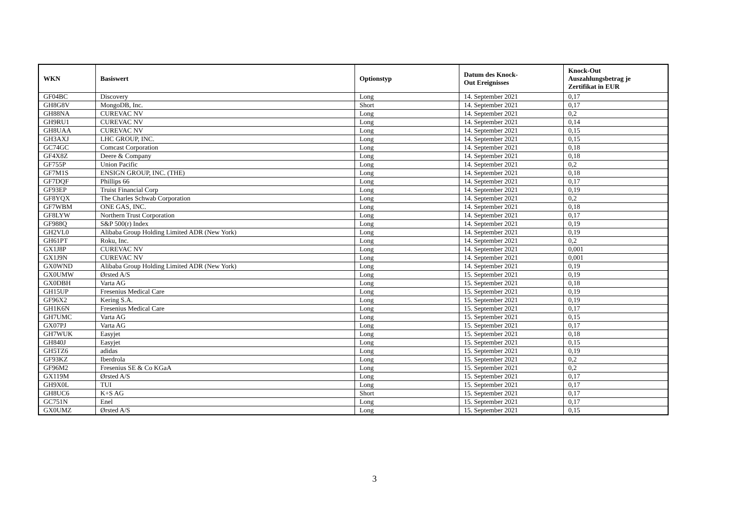| WKN | Basiswert | Optionstyp | Datum des Knock- Out Ereignisses | Knock-Out Auszahlungsbetrag je Zertifikat in EUR |
| --- | --- | --- | --- | --- |
| GF04BC | Discovery | Long | 14. September 2021 | 0,17 |
| GH8G8V | MongoDB, Inc. | Short | 14. September 2021 | 0,17 |
| GH88NA | CUREVAC NV | Long | 14. September 2021 | 0,2 |
| GH9RU1 | CUREVAC NV | Long | 14. September 2021 | 0,14 |
| GH8UAA | CUREVAC NV | Long | 14. September 2021 | 0,15 |
| GH3AXJ | LHC GROUP, INC. | Long | 14. September 2021 | 0,15 |
| GC74GC | Comcast Corporation | Long | 14. September 2021 | 0,18 |
| GF4X8Z | Deere & Company | Long | 14. September 2021 | 0,18 |
| GF755P | Union Pacific | Long | 14. September 2021 | 0,2 |
| GF7M1S | ENSIGN GROUP, INC. (THE) | Long | 14. September 2021 | 0,18 |
| GF7DQF | Phillips 66 | Long | 14. September 2021 | 0,17 |
| GF93EP | Truist Financial Corp | Long | 14. September 2021 | 0,19 |
| GF8YQX | The Charles Schwab Corporation | Long | 14. September 2021 | 0,2 |
| GF7WBM | ONE GAS, INC. | Long | 14. September 2021 | 0,18 |
| GF8LYW | Northern Trust Corporation | Long | 14. September 2021 | 0,17 |
| GF988Q | S&P 500(r) Index | Long | 14. September 2021 | 0,19 |
| GH2VL0 | Alibaba Group Holding Limited ADR (New York) | Long | 14. September 2021 | 0,19 |
| GH61PT | Roku, Inc. | Long | 14. September 2021 | 0,2 |
| GX1J8P | CUREVAC NV | Long | 14. September 2021 | 0,001 |
| GX1J9N | CUREVAC NV | Long | 14. September 2021 | 0,001 |
| GX0WND | Alibaba Group Holding Limited ADR (New York) | Long | 14. September 2021 | 0,19 |
| GX0UMW | Ørsted A/S | Long | 15. September 2021 | 0,19 |
| GX0DBH | Varta AG | Long | 15. September 2021 | 0,18 |
| GH15UP | Fresenius Medical Care | Long | 15. September 2021 | 0,19 |
| GF96X2 | Kering S.A. | Long | 15. September 2021 | 0,19 |
| GH1K6N | Fresenius Medical Care | Long | 15. September 2021 | 0,17 |
| GH7UMC | Varta AG | Long | 15. September 2021 | 0,15 |
| GX07PJ | Varta AG | Long | 15. September 2021 | 0,17 |
| GH7WUK | Easyjet | Long | 15. September 2021 | 0,18 |
| GH840J | Easyjet | Long | 15. September 2021 | 0,15 |
| GH5TZ6 | adidas | Long | 15. September 2021 | 0,19 |
| GF93KZ | Iberdrola | Long | 15. September 2021 | 0,2 |
| GF96M2 | Fresenius SE & Co KGaA | Long | 15. September 2021 | 0,2 |
| GX119M | Ørsted A/S | Long | 15. September 2021 | 0,17 |
| GH9X0L | TUI | Long | 15. September 2021 | 0,17 |
| GH8UC6 | K+S AG | Short | 15. September 2021 | 0,17 |
| GC751N | Enel | Long | 15. September 2021 | 0,17 |
| GX0UMZ | Ørsted A/S | Long | 15. September 2021 | 0,15 |
3